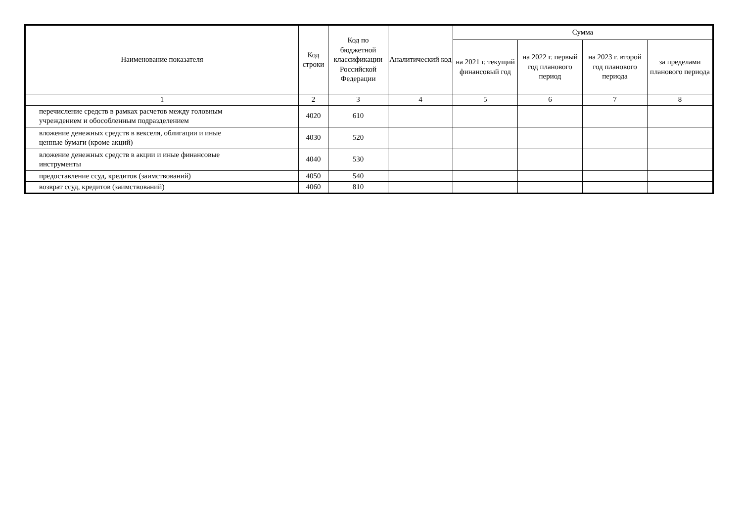| Наименование показателя | Код строки | Код по бюджетной классификации Российской Федерации | Аналитический код | Сумма | | | |
| --- | --- | --- | --- | --- | --- | --- | --- |
| | | | | на 2021 г. текущий финансовый год | на 2022 г. первый год планового период | на 2023 г. второй год планового периода | за пределами планового периода |
| 1 | 2 | 3 | 4 | 5 | 6 | 7 | 8 |
| перечисление средств в рамках расчетов между головным учреждением и обособленным подразделением | 4020 | 610 | | | | | |
| вложение денежных средств в векселя, облигации и иные ценные бумаги (кроме акций) | 4030 | 520 | | | | | |
| вложение денежных средств в акции и иные финансовые инструменты | 4040 | 530 | | | | | |
| предоставление ссуд, кредитов (заимствований) | 4050 | 540 | | | | | |
| возврат ссуд, кредитов (заимствований) | 4060 | 810 | | | | | |